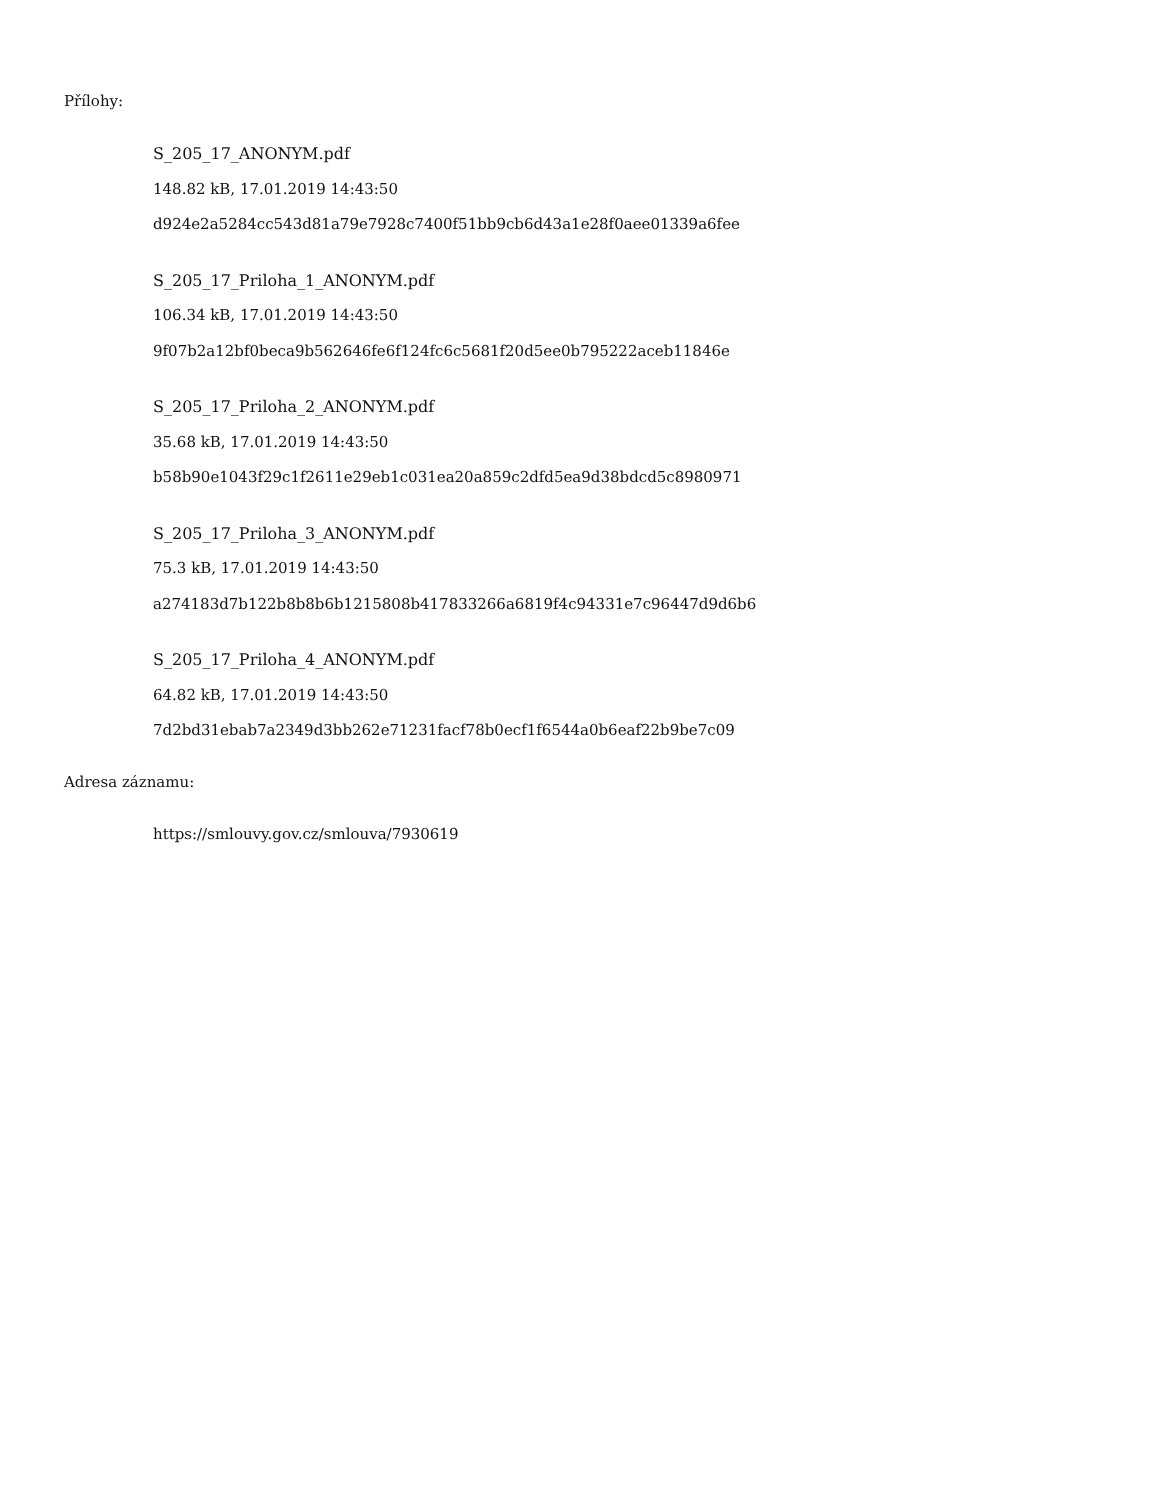Přílohy:
S_205_17_ANONYM.pdf
148.82 kB, 17.01.2019 14:43:50
d924e2a5284cc543d81a79e7928c7400f51bb9cb6d43a1e28f0aee01339a6fee
S_205_17_Priloha_1_ANONYM.pdf
106.34 kB, 17.01.2019 14:43:50
9f07b2a12bf0beca9b562646fe6f124fc6c5681f20d5ee0b795222aceb11846e
S_205_17_Priloha_2_ANONYM.pdf
35.68 kB, 17.01.2019 14:43:50
b58b90e1043f29c1f2611e29eb1c031ea20a859c2dfd5ea9d38bdcd5c8980971
S_205_17_Priloha_3_ANONYM.pdf
75.3 kB, 17.01.2019 14:43:50
a274183d7b122b8b8b6b1215808b417833266a6819f4c94331e7c96447d9d6b6
S_205_17_Priloha_4_ANONYM.pdf
64.82 kB, 17.01.2019 14:43:50
7d2bd31ebab7a2349d3bb262e71231facf78b0ecf1f6544a0b6eaf22b9be7c09
Adresa záznamu:
https://smlouvy.gov.cz/smlouva/7930619